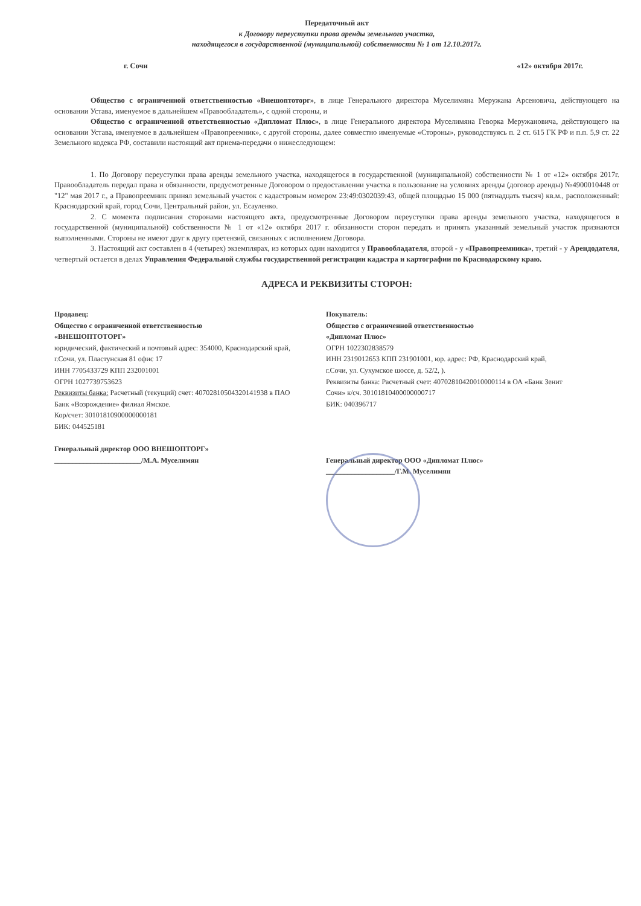Передаточный акт
к Договору переуступки права аренды земельного участка,
находящегося в государственной (муниципальной) собственности № 1 от 12.10.2017г.
г. Сочи «12» октября 2017г.
Общество с ограниченной ответственностью «Внешоптоторг», в лице Генерального директора Муселимяна Меружана Арсеновича, действующего на основании Устава, именуемое в дальнейшем «Правообладатель», с одной стороны, и
Общество с ограниченной ответственностью «Дипломат Плюс», в лице Генерального директора Муселимяна Геворка Меружановича, действующего на основании Устава, именуемое в дальнейшем «Правопреемник», с другой стороны, далее совместно именуемые «Стороны», руководствуясь п. 2 ст. 615 ГК РФ и п.п. 5,9 ст. 22 Земельного кодекса РФ, составили настоящий акт приема-передачи о нижеследующем:
1. По Договору переуступки права аренды земельного участка, находящегося в государственной (муниципальной) собственности № 1 от «12» октября 2017г. Правообладатель передал права и обязанности, предусмотренные Договором о предоставлении участка в пользование на условиях аренды (договор аренды) №4900010448 от "12" мая 2017 г., а Правопреемник принял земельный участок с кадастровым номером 23:49:0302039:43, общей площадью 15 000 (пятнадцать тысяч) кв.м., расположенный: Краснодарский край, город Сочи, Центральный район, ул. Есауленко.
2. С момента подписания сторонами настоящего акта, предусмотренные Договором переуступки права аренды земельного участка, находящегося в государственной (муниципальной) собственности № 1 от «12» октября 2017 г. обязанности сторон передать и принять указанный земельный участок признаются выполненными. Стороны не имеют друг к другу претензий, связанных с исполнением Договора.
3. Настоящий акт составлен в 4 (четырех) экземплярах, из которых один находится у Правообладателя, второй - у «Правопреемника», третий - у Арендодателя, четвертый остается в делах Управления Федеральной службы государственной регистрации кадастра и картографии по Краснодарскому краю.
АДРЕСА И РЕКВИЗИТЫ СТОРОН:
Продавец:
Общество с ограниченной ответственностью
«ВНЕШОПТОТОРГ»
юридический, фактический и почтовый адрес: 354000, Краснодарский край, г.Сочи, ул. Пластунская 81 офис 17
ИНН 7705433729 КПП 232001001
ОГРН 1027739753623
Реквизиты банка: Расчетный (текущий) счет: 40702810504320141938 в ПАО Банк «Возрождение» филиал Ямское.
Кор/счет: 30101810900000000181
БИК: 044525181
Генеральный директор ООО ВНЕШОПТОРГ»
________________________/М.А. Муселимян
Покупатель:
Общество с ограниченной ответственностью
«Дипломат Плюс»
ОГРН 1022302838579
ИНН 2319012653 КПП 231901001, юр. адрес: РФ, Краснодарский край, г.Сочи, ул. Сухумское шоссе, д. 52/2, ).
Реквизиты банка: Расчетный счет: 40702810420010000114 в ОА «Банк Зенит Сочи» к/сч. 30101810400000000717
БИК: 040396717
Генеральный директор ООО «Дипломат Плюс»
___________________/Г.М. Муселимян